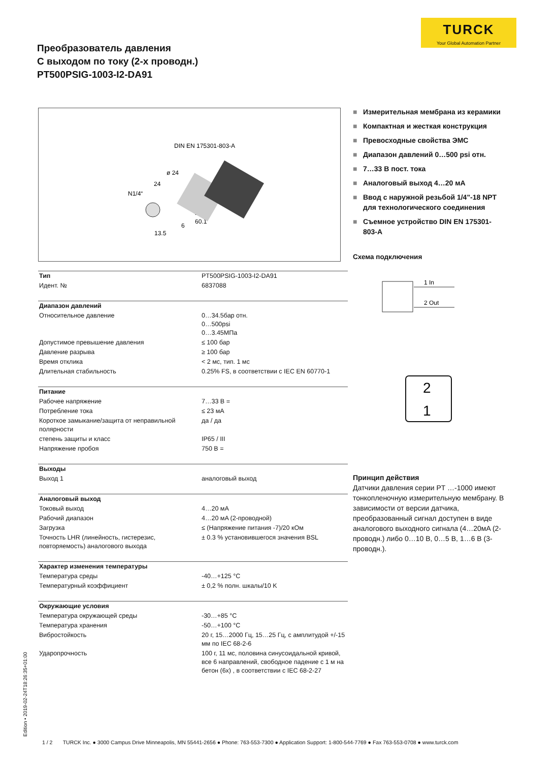TURCK
Your Global Automation Partner
Преобразователь давления
С выходом по току (2-х проводн.)
PT500PSIG-1003-I2-DA91
DIN EN 175301-803-A
ø 24
24
N1/4“
24
60.1
6
13.5
■ Измерительная мембрана из керамики
■ Компактная и жесткая конструкция
■ Превосходные свойства ЭМС
■ Диапазон давлений 0…500 psi отн.
■ 7…33 В пост. тока
■ Аналоговый выход 4…20 мA
■ Ввод с наружной резьбой 1/4"-18 NPT для технологического соединения
■ Съемное устройство DIN EN 175301-803-A
Схема подключения
1 In
+
2 Out
–
2
1
Принцип действия
Датчики давления серии PT …-1000 имеют тонкопленочную измерительную мембрану. В зависимости от версии датчика, преобразованный сигнал доступен в виде аналогового выходного сигнала (4…20мA (2-проводн.) либо 0…10 В, 0…5 В, 1…6 В (3-проводн.).
| Тип | PT500PSIG-1003-I2-DA91 |
| Идент. № | 6837088 |
| Диапазон давлений | |
| Относительное давление | 0…34.5бар отн. 0…500psi 0…3.45МПа |
| Допустимое превышение давления | ≤ 100 бар |
| Давление разрыва | ≥ 100 бар |
| Время отклика | < 2 мс, тип. 1 мс |
| Длительная стабильность | 0.25% FS, в соответствии с IEC EN 60770-1 |
| Питание | |
| Рабочее напряжение | 7…33 В = |
| Потребление тока | ≤ 23 мA |
| Короткое замыкание/защита от неправильной полярности | да / да |
| степень защиты и класс | IP65 / III |
| Напряжение пробоя | 750 В = |
| Выходы | |
| Выход 1 | аналоговый выход |
| Аналоговый выход | |
| Токовый выход | 4…20 мA |
| Рабочий диапазон | 4…20 мA (2-проводной) |
| Загрузка | ≤ (Напряжение питания -7)/20 кОм |
| Точность LHR (линейность, гистерезис, повторяемость) аналогового выхода | ± 0.3 % установившегося значения BSL |
| Характер изменения температуры | |
| Температура среды | -40…+125 °C |
| Температурный коэффициент | ± 0,2 % полн. шкалы/10 K |
| Окружающие условия | |
| Температура окружающей среды | -30…+85 °C |
| Температура хранения | -50…+100 °C |
| Вибростойкость | 20 г, 15…2000 Гц, 15…25 Гц, с амплитудой +/-15 мм по IEC 68-2-6 |
| Ударопрочность | 100 г, 11 мс, половина синусоидальной кривой, все 6 направлений, свободное падение с 1 м на бетон (6x) , в соответствии с IEC 68-2-27 |
Edition • 2019-02-24T18:26:35+01:00
1 / 2 TURCK Inc. ● 3000 Campus Drive Minneapolis, MN 55441-2656 ● Phone: 763-553-7300 ● Application Support: 1-800-544-7769 ● Fax 763-553-0708 ● www.turck.com